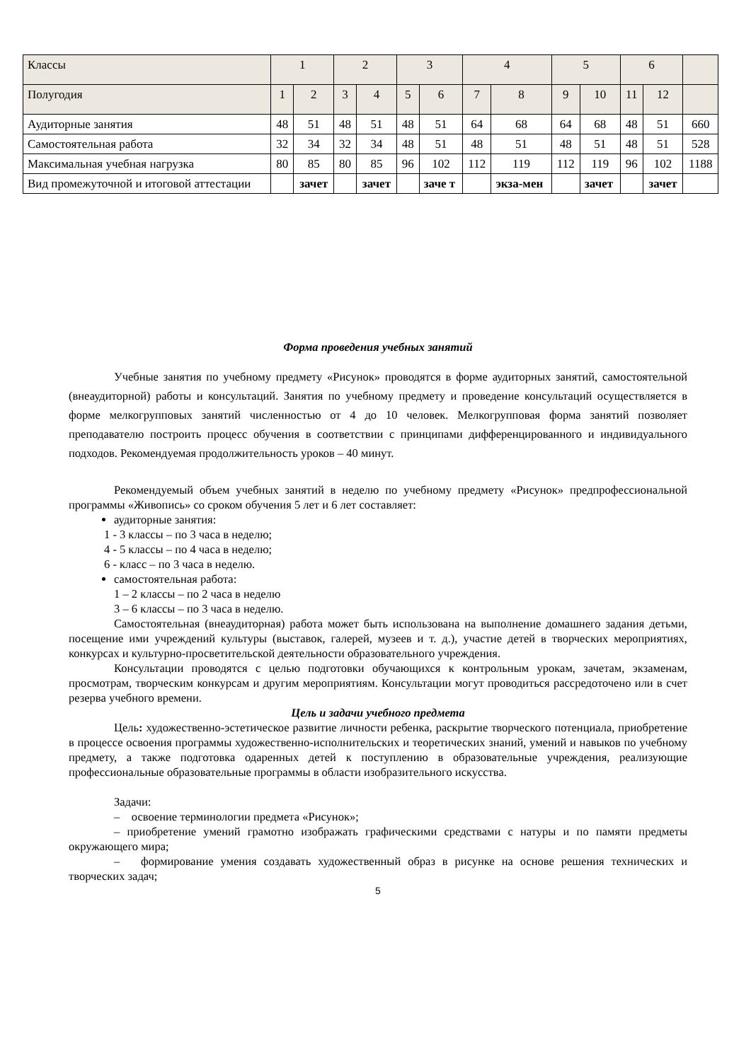| Классы | 1 | | 2 | | 3 | | 4 | | 5 | | 6 | | |
| Полугодия | 1 | 2 | 3 | 4 | 5 | 6 | 7 | 8 | 9 | 10 | 11 | 12 | |
| Аудиторные занятия | 48 | 51 | 48 | 51 | 48 | 51 | 64 | 68 | 64 | 68 | 48 | 51 | 660 |
| Самостоятельная работа | 32 | 34 | 32 | 34 | 48 | 51 | 48 | 51 | 48 | 51 | 48 | 51 | 528 |
| Максимальная учебная нагрузка | 80 | 85 | 80 | 85 | 96 | 102 | 112 | 119 | 112 | 119 | 96 | 102 | 1188 |
| Вид промежуточной и итоговой аттестации | | зачет | | зачет | | заче т | | экза-мен | | зачет | | зачет | |
Форма проведения учебных занятий
Учебные занятия по учебному предмету «Рисунок» проводятся в форме аудиторных занятий, самостоятельной (внеаудиторной) работы и консультаций. Занятия по учебному предмету и проведение консультаций осуществляется в форме мелкогрупповых занятий численностью от 4 до 10 человек. Мелкогрупповая форма занятий позволяет преподавателю построить процесс обучения в соответствии с принципами дифференцированного и индивидуального подходов. Рекомендуемая продолжительность уроков – 40 минут.
Рекомендуемый объем учебных занятий в неделю по учебному предмету «Рисунок» предпрофессиональной программы «Живопись» со сроком обучения 5 лет и 6 лет составляет:
аудиторные занятия:
1 - 3 классы – по 3 часа в неделю;
4 - 5 классы – по 4 часа в неделю;
6 - класс – по 3 часа в неделю.
самостоятельная работа:
1 – 2 классы – по 2 часа в неделю
3 – 6 классы – по 3 часа в неделю.
Самостоятельная (внеаудиторная) работа может быть использована на выполнение домашнего задания детьми, посещение ими учреждений культуры (выставок, галерей, музеев и т. д.), участие детей в творческих мероприятиях, конкурсах и культурно-просветительской деятельности образовательного учреждения.
Консультации проводятся с целью подготовки обучающихся к контрольным урокам, зачетам, экзаменам, просмотрам, творческим конкурсам и другим мероприятиям. Консультации могут проводиться рассредоточено или в счет резерва учебного времени.
Цель и задачи учебного предмета
Цель: художественно-эстетическое развитие личности ребенка, раскрытие творческого потенциала, приобретение в процессе освоения программы художественно-исполнительских и теоретических знаний, умений и навыков по учебному предмету, а также подготовка одаренных детей к поступлению в образовательные учреждения, реализующие профессиональные образовательные программы в области изобразительного искусства.
Задачи:
– освоение терминологии предмета «Рисунок»;
– приобретение умений грамотно изображать графическими средствами с натуры и по памяти предметы окружающего мира;
– формирование умения создавать художественный образ в рисунке на основе решения технических и творческих задач;
5